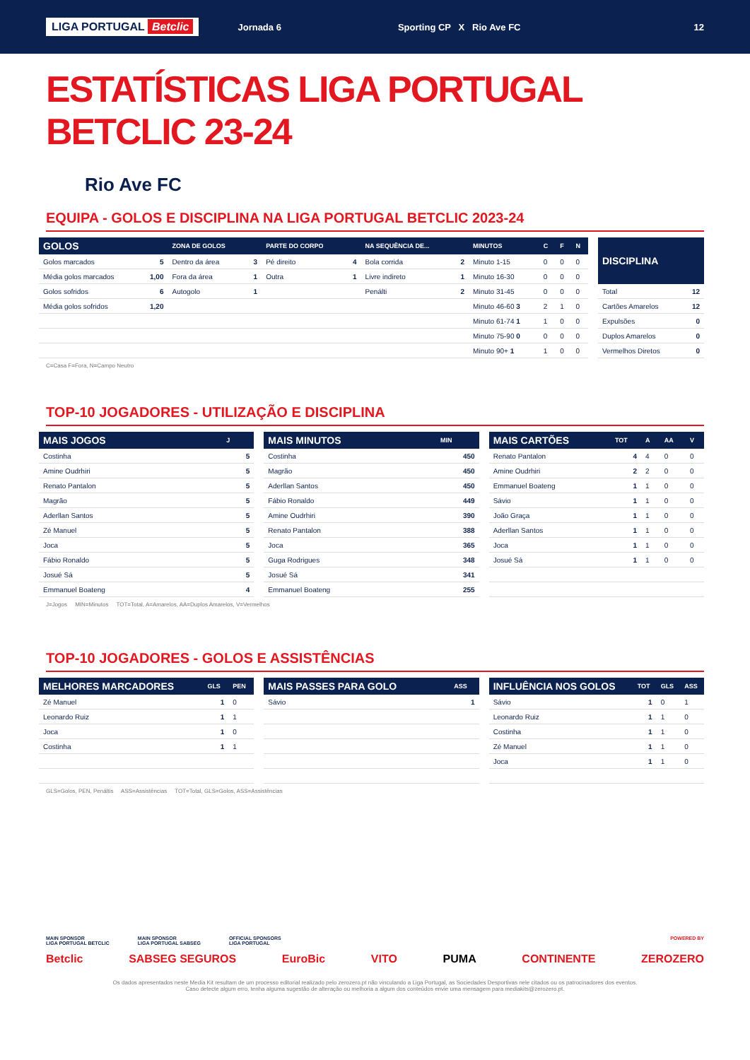LIGA PORTUGAL Betclic Jornada 6 Sporting CP X Rio Ave FC 12
ESTATÍSTICAS LIGA PORTUGAL BETCLIC 23-24
Rio Ave FC
EQUIPA - GOLOS E DISCIPLINA NA LIGA PORTUGAL BETCLIC 2023-24
| GOLOS | | ZONA DE GOLOS | | PARTE DO CORPO | | NA SEQUÊNCIA DE... | | MINUTOS | C | F | N |
| --- | --- | --- | --- | --- | --- | --- | --- | --- | --- | --- | --- |
| Golos marcados | 5 | Dentro da área | 3 | Pé direito | 4 | Bola corrida | 2 | Minuto 1-15 | 0 | 0 | 0 |
| Média golos marcados | 1,00 | Fora da área | 1 | Outra | 1 | Livre indireto | 1 | Minuto 16-30 | 0 | 0 | 0 |
| Golos sofridos | 6 | Autogolo | 1 | | | Penálti | 2 | Minuto 31-45 | 0 | 0 | 0 |
| Média golos sofridos | 1,20 | | | | | | | Minuto 46-60 3 | 2 | 1 | 0 |
| | | | | | | | | Minuto 61-74 1 | 1 | 0 | 0 |
| | | | | | | | | Minuto 75-90 0 | 0 | 0 | 0 |
| | | | | | | | | Minuto 90+ 1 | 1 | 0 | 0 |
| DISCIPLINA | |
| --- | --- |
| Total | 12 |
| Cartões Amarelos | 12 |
| Expulsões | 0 |
| Duplos Amarelos | 0 |
| Vermelhos Diretos | 0 |
C=Casa F=Fora, N=Campo Neutro
TOP-10 JOGADORES - UTILIZAÇÃO E DISCIPLINA
| MAIS JOGOS | J |
| --- | --- |
| Costinha | 5 |
| Amine Oudrhiri | 5 |
| Renato Pantalon | 5 |
| Magrão | 5 |
| Aderllan Santos | 5 |
| Zé Manuel | 5 |
| Joca | 5 |
| Fábio Ronaldo | 5 |
| Josué Sá | 5 |
| Emmanuel Boateng | 4 |
| MAIS MINUTOS | MIN |
| --- | --- |
| Costinha | 450 |
| Magrão | 450 |
| Aderllan Santos | 450 |
| Fábio Ronaldo | 449 |
| Amine Oudrhiri | 390 |
| Renato Pantalon | 388 |
| Joca | 365 |
| Guga Rodrigues | 348 |
| Josué Sá | 341 |
| Emmanuel Boateng | 255 |
| MAIS CARTÕES | TOT | A | AA | V |
| --- | --- | --- | --- | --- |
| Renato Pantalon | 4 | 4 | 0 | 0 |
| Amine Oudrhiri | 2 | 2 | 0 | 0 |
| Emmanuel Boateng | 1 | 1 | 0 | 0 |
| Sávio | 1 | 1 | 0 | 0 |
| João Graça | 1 | 1 | 0 | 0 |
| Aderllan Santos | 1 | 1 | 0 | 0 |
| Joca | 1 | 1 | 0 | 0 |
| Josué Sá | 1 | 1 | 0 | 0 |
J=Jogos MIN=Minutos TOT=Total, A=Amarelos, AA=Duplos Amarelos, V=Vermelhos
TOP-10 JOGADORES - GOLOS E ASSISTÊNCIAS
| MELHORES MARCADORES | GLS | PEN |
| --- | --- | --- |
| Zé Manuel | 1 | 0 |
| Leonardo Ruiz | 1 | 1 |
| Joca | 1 | 0 |
| Costinha | 1 | 1 |
| MAIS PASSES PARA GOLO | ASS |
| --- | --- |
| Sávio | 1 |
| INFLUÊNCIA NOS GOLOS | TOT | GLS | ASS |
| --- | --- | --- | --- |
| Sávio | 1 | 0 | 1 |
| Leonardo Ruiz | 1 | 1 | 0 |
| Costinha | 1 | 1 | 0 |
| Zé Manuel | 1 | 1 | 0 |
| Joca | 1 | 1 | 0 |
GLS=Golos, PEN, Penáltis ASS=Assistências TOT=Total, GLS=Golos, ASS=Assistências
MAIN SPONSOR
LIGA PORTUGAL BETCLIC MAIN SPONSOR
LIGA PORTUGAL SABSEG OFFICIAL SPONSORS
LIGA PORTUGAL POWERED BY
Betclic SABSEG SEGUROS EuroBic VITO PUMA CONTINENTE ZEROZERO
Os dados apresentados neste Media Kit resultam de um processo editorial realizado pelo zerozero.pt não vinculando a Liga Portugal, as Sociedades Desportivas nele citados ou os patrocinadores dos eventos.
Caso detecte algum erro, tenha alguma sugestão de alteração ou melhoria a algum dos conteúdos envie uma mensagem para mediakits@zerozero.pt.